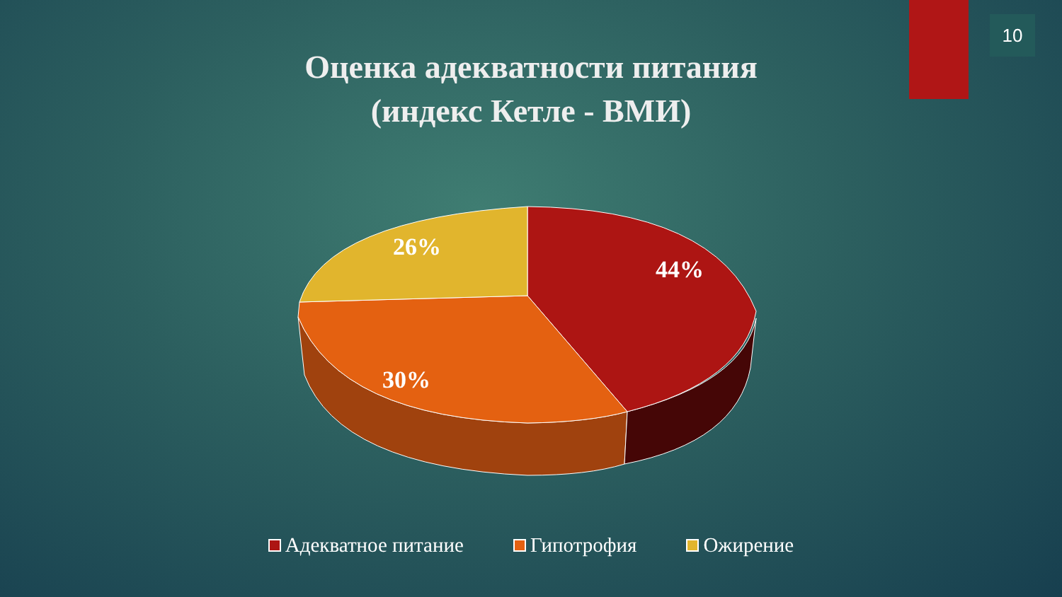10
Оценка адекватности питания
(индекс Кетле - ВМИ)
26%
44%
30%
Адекватное питание Гипотрофия Ожирение